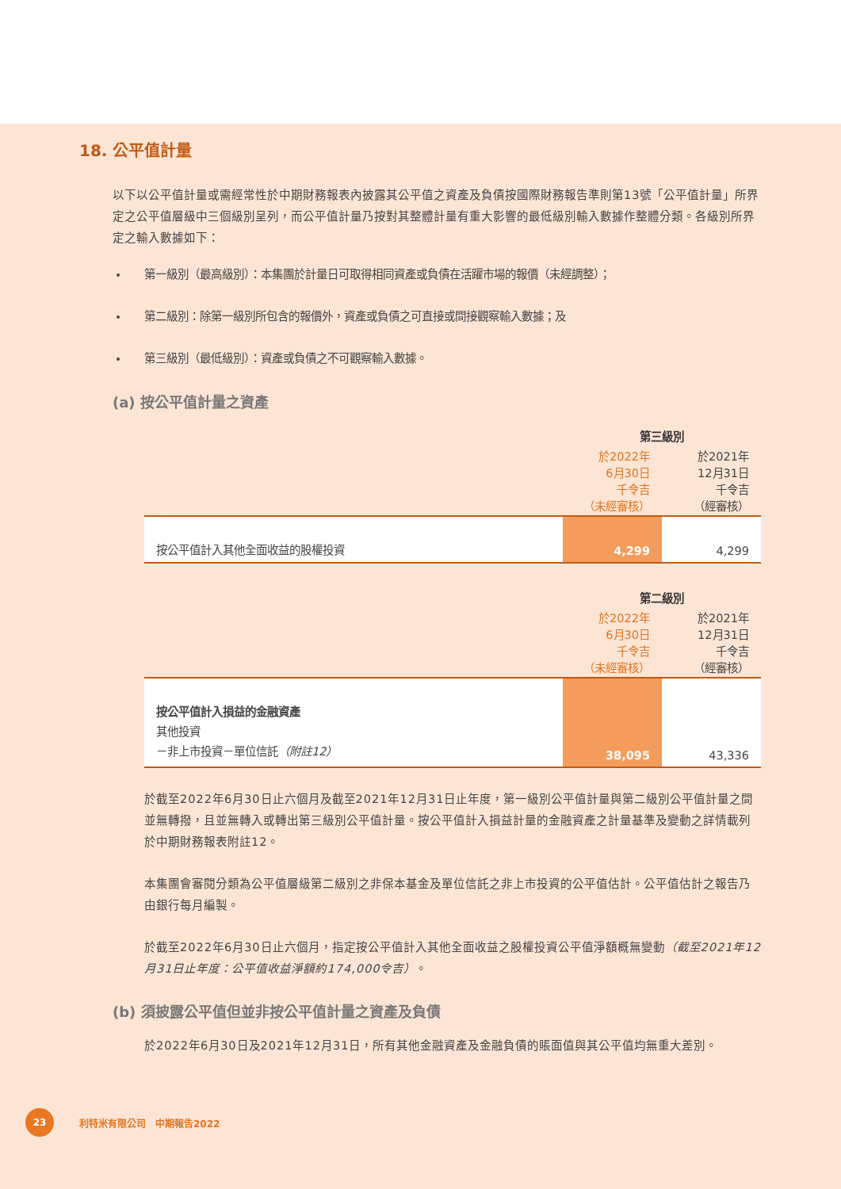18. 公平值計量
以下以公平值計量或需經常性於中期財務報表內披露其公平值之資產及負債按國際財務報告準則第13號「公平值計量」所界定之公平值層級中三個級別呈列，而公平值計量乃按對其整體計量有重大影響的最低級別輸入數據作整體分類。各級別所界定之輸入數據如下：
第一級別（最高級別）：本集團於計量日可取得相同資產或負債在活躍市場的報價（未經調整）；
第二級別：除第一級別所包含的報價外，資產或負債之可直接或間接觀察輸入數據；及
第三級別（最低級別）：資產或負債之不可觀察輸入數據。
(a) 按公平值計量之資產
| | 第三級別 | |
| --- | --- | --- |
| | 於2022年 6月30日 千令吉 （未經審核） | 於2021年 12月31日 千令吉 （經審核） |
| 按公平值計入其他全面收益的股權投資 | 4,299 | 4,299 |
| | 第二級別 | |
| --- | --- | --- |
| | 於2022年 6月30日 千令吉 （未經審核） | 於2021年 12月31日 千令吉 （經審核） |
| 按公平值計入損益的金融資產 其他投資 －非上市投資－單位信託 （附註12） | 38,095 | 43,336 |
於截至2022年6月30日止六個月及截至2021年12月31日止年度，第一級別公平值計量與第二級別公平值計量之間並無轉撥，且並無轉入或轉出第三級別公平值計量。按公平值計入損益計量的金融資產之計量基準及變動之詳情載列於中期財務報表附註12。
本集團會審閱分類為公平值層級第二級別之非保本基金及單位信託之非上市投資的公平值估計。公平值估計之報告乃由銀行每月編製。
於截至2022年6月30日止六個月，指定按公平值計入其他全面收益之股權投資公平值淨額概無變動（截至2021年12月31日止年度：公平值收益淨額約174,000令吉）。
(b) 須披露公平值但並非按公平值計量之資產及負債
於2022年6月30日及2021年12月31日，所有其他金融資產及金融負債的賬面值與其公平值均無重大差別。
23 利特米有限公司　中期報告2022